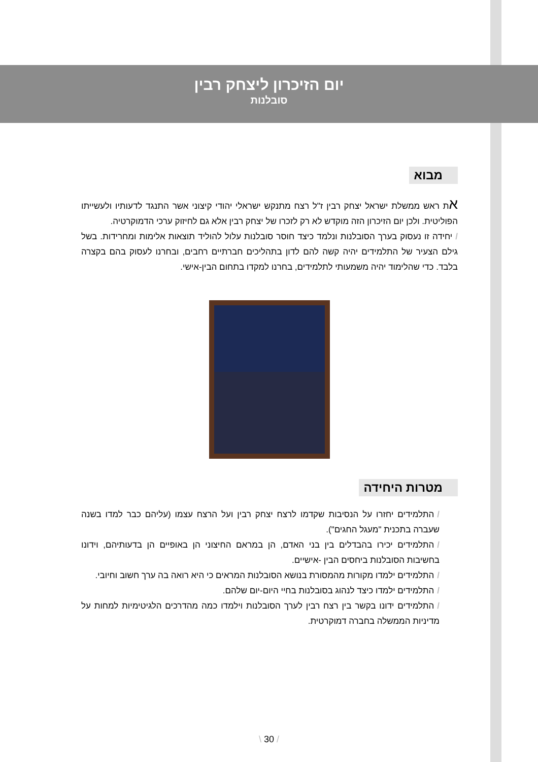יום הזיכרון ליצחק רבין
סובלנות
מבוא
את ראש ממשלת ישראל יצחק רבין ז"ל רצח מתנקש ישראלי יהודי קיצוני אשר התנגד לדעותיו ולעשייתו הפוליטית. ולכן יום הזיכרון הזה מוקדש לא רק לזכרו של יצחק רבין אלא גם לחיזוק ערכי הדמוקרטיה.
/יחידה זו נעסוק בערך הסובלנות ונלמד כיצד חוסר סובלנות עלול להוליד תוצאות אלימות ומחרידות. בשל גילם הצעיר של התלמידים יהיה קשה להם לדון בתהליכים חברתיים רחבים, ובחרנו לעסוק בהם בקצרה בלבד. כדי שהלימוד יהיה משמעותי לתלמידים, בחרנו למקדו בתחום הבין-אישי.
מטרות היחידה
/התלמידים יחזרו על הנסיבות שקדמו לרצח יצחק רבין ועל הרצח עצמו (עליהם כבר למדו בשנה שעברה בתכנית "מעגל החגים").
/התלמידים יכירו בהבדלים בין בני האדם, הן במראם החיצוני הן באופיים הן בדעותיהם, וידונו בחשיבות הסובלנות ביחסים הבין -אישיים.
/התלמידים ילמדו מקורות מהמסורת בנושא הסובלנות המראים כי היא רואה בה ערך חשוב וחיובי.
/התלמידים ילמדו כיצד לנהוג בסובלנות בחיי היום-יום שלהם.
/התלמידים ידונו בקשר בין רצח רבין לערך הסובלנות וילמדו כמה מהדרכים הלגיטימיות למחות על מדיניות הממשלה בחברה דמוקרטית.
\ 30 /